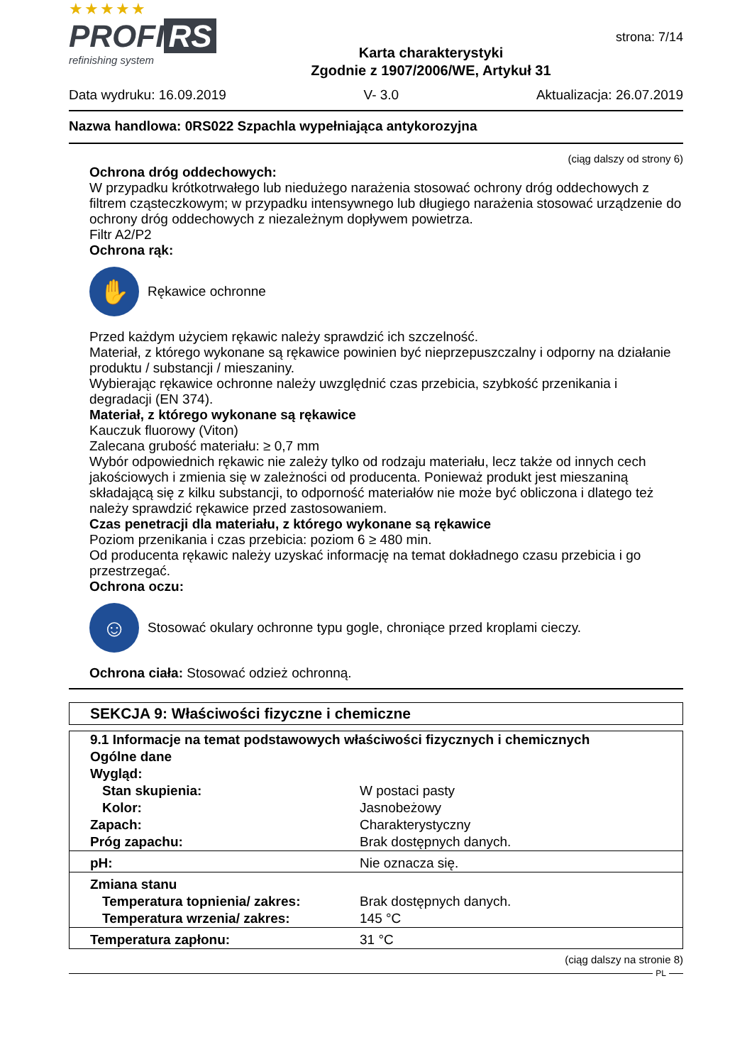★★★★★
PROFI RS
refinishing system
Karta charakterystyki
Zgodnie z 1907/2006/WE, Artykuł 31
strona: 7/14
Data wydruku: 16.09.2019 V- 3.0 Aktualizacja: 26.07.2019
Nazwa handlowa: 0RS022 Szpachla wypełniająca antykorozyjna
(ciąg dalszy od strony 6)
Ochrona dróg oddechowych:
W przypadku krótkotrwałego lub niedużego narażenia stosować ochrony dróg oddechowych z filtrem cząsteczkowym; w przypadku intensywnego lub długiego narażenia stosować urządzenie do ochrony dróg oddechowych z niezależnym dopływem powietrza.
Filtr A2/P2
Ochrona rąk:
✋
Rękawice ochronne
Przed każdym użyciem rękawic należy sprawdzić ich szczelność.
Materiał, z którego wykonane są rękawice powinien być nieprzepuszczalny i odporny na działanie produktu / substancji / mieszaniny.
Wybierając rękawice ochronne należy uwzględnić czas przebicia, szybkość przenikania i degradacji (EN 374).
Materiał, z którego wykonane są rękawice
Kauczuk fluorowy (Viton)
Zalecana grubość materiału: ≥ 0,7 mm
Wybór odpowiednich rękawic nie zależy tylko od rodzaju materiału, lecz także od innych cech jakościowych i zmienia się w zależności od producenta. Ponieważ produkt jest mieszaniną składającą się z kilku substancji, to odporność materiałów nie może być obliczona i dlatego też należy sprawdzić rękawice przed zastosowaniem.
Czas penetracji dla materiału, z którego wykonane są rękawice
Poziom przenikania i czas przebicia: poziom 6 ≥ 480 min.
Od producenta rękawic należy uzyskać informację na temat dokładnego czasu przebicia i go przestrzegać.
Ochrona oczu:
☺
Stosować okulary ochronne typu gogle, chroniące przed kroplami cieczy.
Ochrona ciała: Stosować odzież ochronną.
SEKCJA 9: Właściwości fizyczne i chemiczne
| 9.1 Informacje na temat podstawowych właściwości fizycznych i chemicznych | |
| Ogólne dane | |
| Wygląd: | |
| Stan skupienia: | W postaci pasty |
| Kolor: | Jasnobeżowy |
| Zapach: | Charakterystyczny |
| Próg zapachu: | Brak dostępnych danych. |
| pH: | Nie oznacza się. |
| Zmiana stanu | |
| Temperatura topnienia/ zakres: | Brak dostępnych danych. |
| Temperatura wrzenia/ zakres: | 145 °C |
| Temperatura zapłonu: | 31 °C |
(ciąg dalszy na stronie 8)
PL